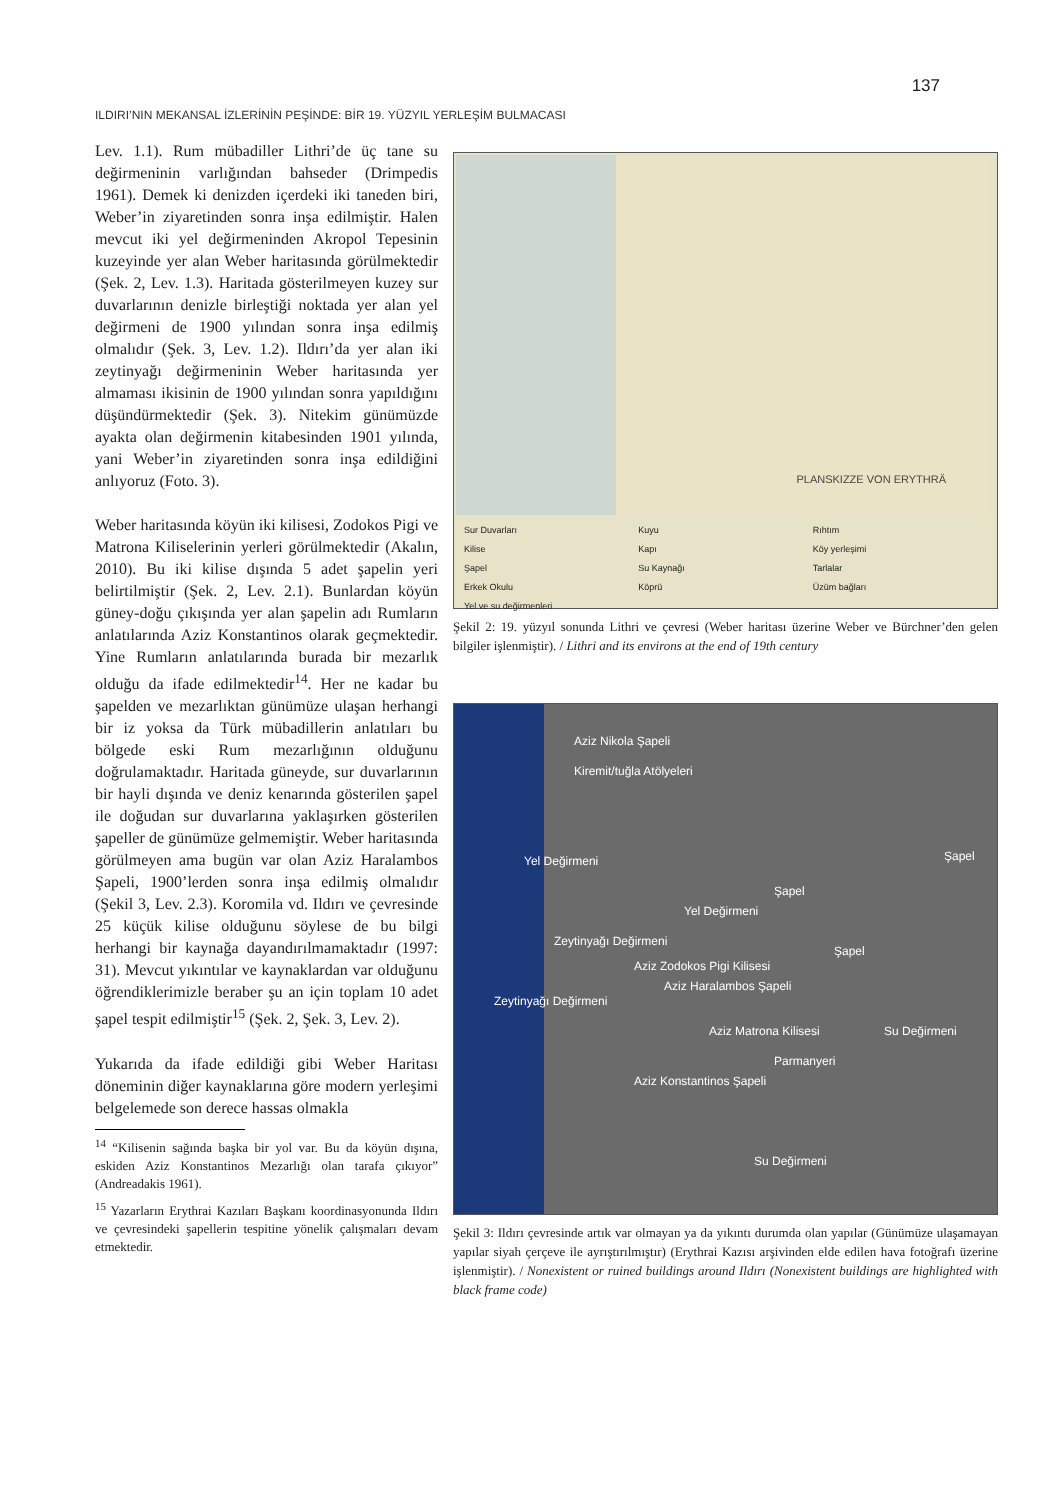137
ILDIRI’NIN MEKANSAL İZLERİNİN PEŞİNDE: BİR 19. YÜZYIL YERLEŞİM BULMACASI
Lev. 1.1). Rum mübadiller Lithri’de üç tane su değirmeninin varlığından bahseder (Drimpedis 1961). Demek ki denizden içerdeki iki taneden biri, Weber’in ziyaretinden sonra inşa edilmiştir. Halen mevcut iki yel değirmeninden Akropol Tepesinin kuzeyinde yer alan Weber haritasında görülmektedir (Şek. 2, Lev. 1.3). Haritada gösterilmeyen kuzey sur duvarlarının denizle birleştiği noktada yer alan yel değirmeni de 1900 yılından sonra inşa edilmiş olmalıdır (Şek. 3, Lev. 1.2). Ildırı’da yer alan iki zeytinyağı değirmeninin Weber haritasında yer almaması ikisinin de 1900 yılından sonra yapıldığını düşündürmektedir (Şek. 3). Nitekim günümüzde ayakta olan değirmenin kitabesinden 1901 yılında, yani Weber’in ziyaretinden sonra inşa edildiğini anlıyoruz (Foto. 3).
Weber haritasında köyün iki kilisesi, Zodokos Pigi ve Matrona Kiliselerinin yerleri görülmektedir (Akalın, 2010). Bu iki kilise dışında 5 adet şapelin yeri belirtilmiştir (Şek. 2, Lev. 2.1). Bunlardan köyün güney-doğu çıkışında yer alan şapelin adı Rumların anlatılarında Aziz Konstantinos olarak geçmektedir. Yine Rumların anlatılarında burada bir mezarlık olduğu da ifade edilmektedir<sup>14</sup>. Her ne kadar bu şapelden ve mezarlıktan günümüze ulaşan herhangi bir iz yoksa da Türk mübadillerin anlatıları bu bölgede eski Rum mezarlığının olduğunu doğrulamaktadır. Haritada güneyde, sur duvarlarının bir hayli dışında ve deniz kenarında gösterilen şapel ile doğudan sur duvarlarına yaklaşırken gösterilen şapeller de günümüze gelmemiştir. Weber haritasında görülmeyen ama bugün var olan Aziz Haralambos Şapeli, 1900’lerden sonra inşa edilmiş olmalıdır (Şekil 3, Lev. 2.3). Koromila vd. Ildırı ve çevresinde 25 küçük kilise olduğunu söylese de bu bilgi herhangi bir kaynağa dayandırılmamaktadır (1997: 31). Mevcut yıkıntılar ve kaynaklardan var olduğunu öğrendiklerimizle beraber şu an için toplam 10 adet şapel tespit edilmiştir<sup>15</sup> (Şek. 2, Şek. 3, Lev. 2).
Yukarıda da ifade edildiği gibi Weber Haritası döneminin diğer kaynaklarına göre modern yerleşimi belgelemede son derece hassas olmakla
<sup>14</sup> “Kilisenin sağında başka bir yol var. Bu da köyün dışına, eskiden Aziz Konstantinos Mezarlığı olan tarafa çıkıyor” (Andreadakis 1961).
<sup>15</sup> Yazarların Erythrai Kazıları Başkanı koordinasyonunda Ildırı ve çevresindeki şapellerin tespitine yönelik çalışmaları devam etmektedir.
PLANSKIZZE VON ERYTHRÄ
Sur Duvarları Kuyu Rıhtım Kilise Kapı Köy yerleşimi Şapel Su Kaynağı Tarlalar Erkek Okulu Köprü Üzüm bağları Yel ve su değirmenleri
Şekil 2: 19. yüzyıl sonunda Lithri ve çevresi (Weber haritası üzerine Weber ve Bürchner’den gelen bilgiler işlenmiştir). / Lithri and its environs at the end of 19th century
Aziz Nikola Şapeli
Kiremit/tuğla Atölyeleri
Yel Değirmeni Şapel
Şapel
Yel Değirmeni
Zeytinyağı Değirmeni
Şapel
Aziz Zodokos Pigi Kilisesi
Aziz Haralambos Şapeli
Zeytinyağı Değirmeni
Aziz Matrona Kilisesi Su Değirmeni
Parmanyeri
Aziz Konstantinos Şapeli
Su Değirmeni
Şekil 3: Ildırı çevresinde artık var olmayan ya da yıkıntı durumda olan yapılar (Günümüze ulaşamayan yapılar siyah çerçeve ile ayrıştırılmıştır) (Erythrai Kazısı arşivinden elde edilen hava fotoğrafı üzerine işlenmiştir). / Nonexistent or ruined buildings around Ildırı (Nonexistent buildings are highlighted with black frame code)